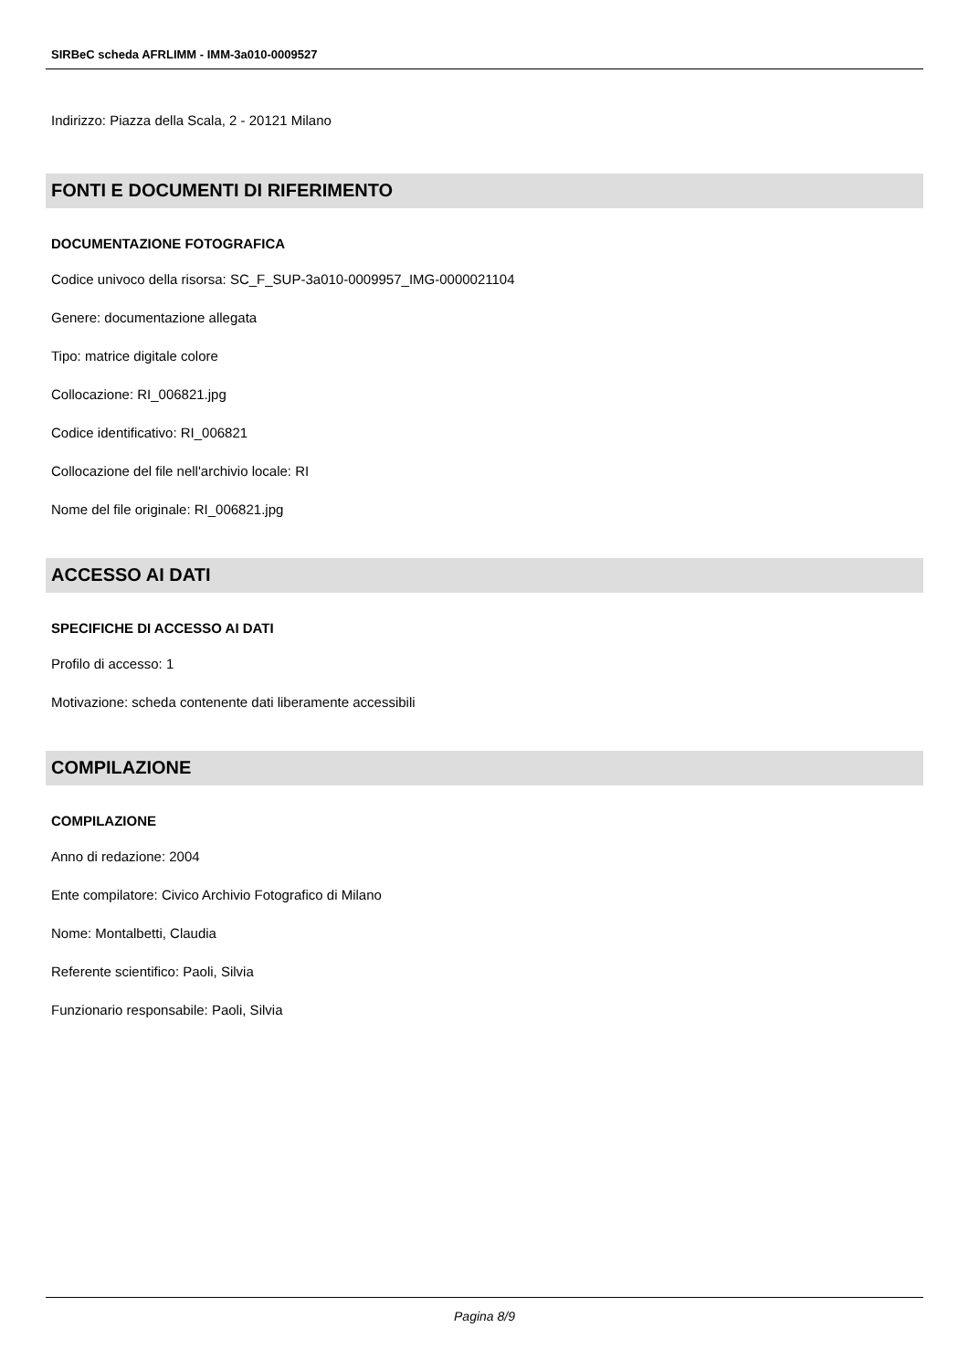SIRBeC scheda AFRLIMM - IMM-3a010-0009527
Indirizzo: Piazza della Scala, 2 - 20121 Milano
FONTI E DOCUMENTI DI RIFERIMENTO
DOCUMENTAZIONE FOTOGRAFICA
Codice univoco della risorsa: SC_F_SUP-3a010-0009957_IMG-0000021104
Genere: documentazione allegata
Tipo: matrice digitale colore
Collocazione: RI_006821.jpg
Codice identificativo: RI_006821
Collocazione del file nell'archivio locale: RI
Nome del file originale: RI_006821.jpg
ACCESSO AI DATI
SPECIFICHE DI ACCESSO AI DATI
Profilo di accesso: 1
Motivazione: scheda contenente dati liberamente accessibili
COMPILAZIONE
COMPILAZIONE
Anno di redazione: 2004
Ente compilatore: Civico Archivio Fotografico di Milano
Nome: Montalbetti, Claudia
Referente scientifico: Paoli, Silvia
Funzionario responsabile: Paoli, Silvia
Pagina 8/9